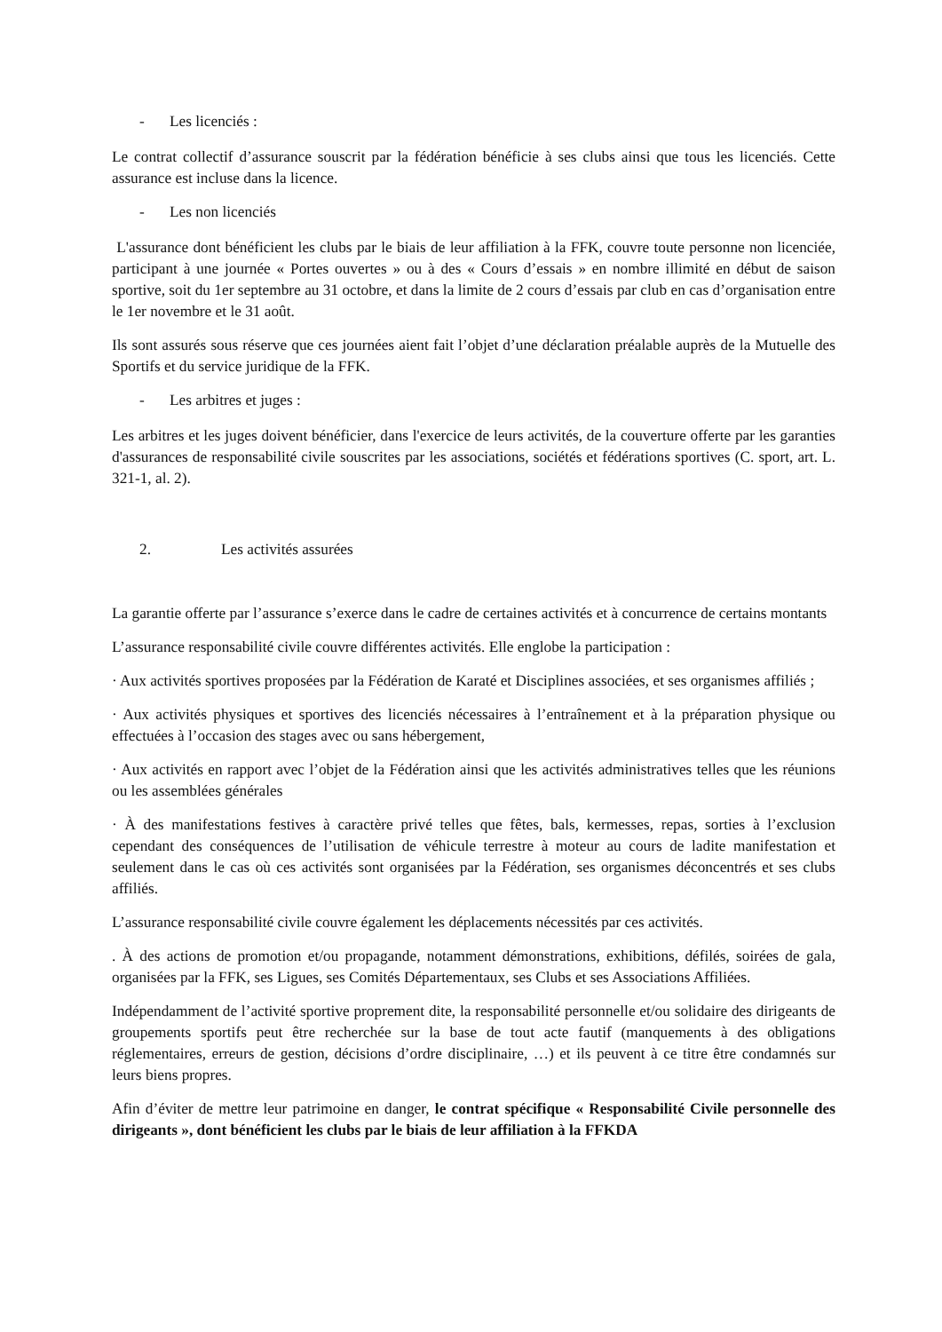- Les licenciés :
Le contrat collectif d’assurance souscrit par la fédération bénéficie à ses clubs ainsi que tous les licenciés. Cette assurance est incluse dans la licence.
- Les non licenciés
L'assurance dont bénéficient les clubs par le biais de leur affiliation à la FFK, couvre toute personne non licenciée, participant à une journée « Portes ouvertes » ou à des « Cours d’essais » en nombre illimité en début de saison sportive, soit du 1er septembre au 31 octobre, et dans la limite de 2 cours d’essais par club en cas d’organisation entre le 1er novembre et le 31 août.
Ils sont assurés sous réserve que ces journées aient fait l’objet d’une déclaration préalable auprès de la Mutuelle des Sportifs et du service juridique de la FFK.
- Les arbitres et juges :
Les arbitres et les juges doivent bénéficier, dans l'exercice de leurs activités, de la couverture offerte par les garanties d'assurances de responsabilité civile souscrites par les associations, sociétés et fédérations sportives (C. sport, art. L. 321-1, al. 2).
2. Les activités assurées
La garantie offerte par l’assurance s’exerce dans le cadre de certaines activités et à concurrence de certains montants
L’assurance responsabilité civile couvre différentes activités. Elle englobe la participation :
· Aux activités sportives proposées par la Fédération de Karaté et Disciplines associées, et ses organismes affiliés ;
· Aux activités physiques et sportives des licenciés nécessaires à l’entraînement et à la préparation physique ou effectuées à l’occasion des stages avec ou sans hébergement,
· Aux activités en rapport avec l’objet de la Fédération ainsi que les activités administratives telles que les réunions ou les assemblées générales
· À des manifestations festives à caractère privé telles que fêtes, bals, kermesses, repas, sorties à l’exclusion cependant des conséquences de l’utilisation de véhicule terrestre à moteur au cours de ladite manifestation et seulement dans le cas où ces activités sont organisées par la Fédération, ses organismes déconcentrés et ses clubs affiliés.
L’assurance responsabilité civile couvre également les déplacements nécessités par ces activités.
. À des actions de promotion et/ou propagande, notamment démonstrations, exhibitions, défilés, soirées de gala, organisées par la FFK, ses Ligues, ses Comités Départementaux, ses Clubs et ses Associations Affiliées.
Indépendamment de l’activité sportive proprement dite, la responsabilité personnelle et/ou solidaire des dirigeants de groupements sportifs peut être recherchée sur la base de tout acte fautif (manquements à des obligations réglementaires, erreurs de gestion, décisions d’ordre disciplinaire, …) et ils peuvent à ce titre être condamnés sur leurs biens propres.
Afin d’éviter de mettre leur patrimoine en danger, le contrat spécifique « Responsabilité Civile personnelle des dirigeants », dont bénéficient les clubs par le biais de leur affiliation à la FFKDA